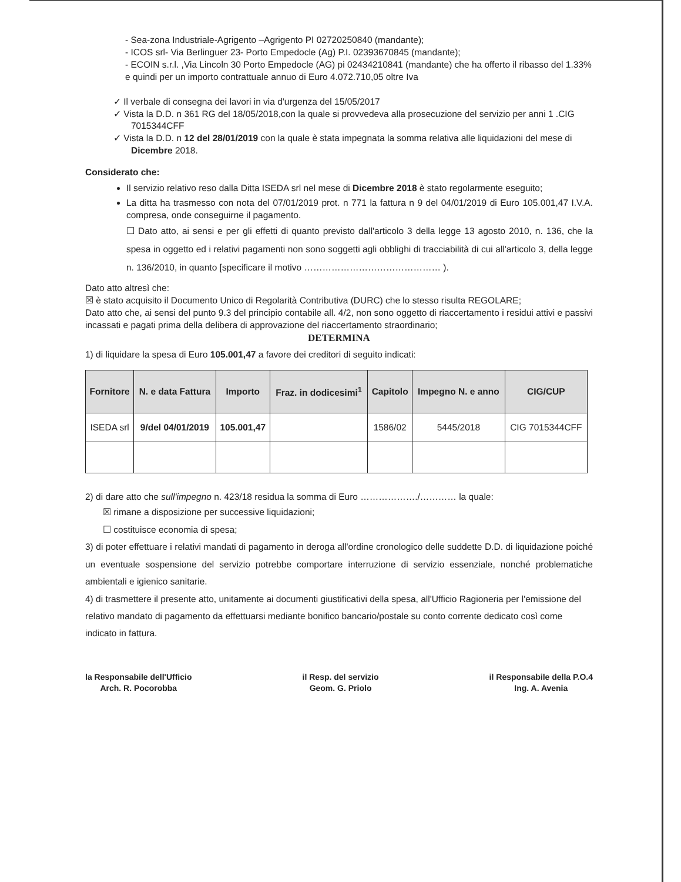- Sea-zona Industriale-Agrigento –Agrigento PI 02720250840 (mandante);
- ICOS srl- Via Berlinguer 23- Porto Empedocle (Ag) P.I. 02393670845 (mandante);
- ECOIN s.r.l. ,Via Lincoln 30 Porto Empedocle (AG) pi 02434210841 (mandante) che ha offerto il ribasso del 1.33% e quindi per un importo contrattuale annuo di Euro 4.072.710,05 oltre Iva
✓ Il verbale di consegna dei lavori in via d'urgenza del 15/05/2017
✓ Vista la D.D. n 361 RG del 18/05/2018,con la quale si provvedeva alla prosecuzione del servizio per anni 1 .CIG 7015344CFF
✓ Vista la D.D. n 12 del 28/01/2019 con la quale è stata impegnata la somma relativa alle liquidazioni del mese di Dicembre 2018.
Considerato che:
Il servizio relativo reso dalla Ditta ISEDA srl nel mese di Dicembre 2018 è stato regolarmente eseguito;
La ditta ha trasmesso con nota del 07/01/2019 prot. n 771 la fattura n 9 del 04/01/2019 di Euro 105.001,47 I.V.A. compresa, onde conseguirne il pagamento.
☐ Dato atto, ai sensi e per gli effetti di quanto previsto dall'articolo 3 della legge 13 agosto 2010, n. 136, che la spesa in oggetto ed i relativi pagamenti non sono soggetti agli obblighi di tracciabilità di cui all'articolo 3, della legge n. 136/2010, in quanto [specificare il motivo ……………………………………… ).
Dato atto altresì che:
☒ è stato acquisito il Documento Unico di Regolarità Contributiva (DURC) che lo stesso risulta REGOLARE;
Dato atto che, ai sensi del punto 9.3 del principio contabile all. 4/2, non sono oggetto di riaccertamento i residui attivi e passivi incassati e pagati prima della delibera di approvazione del riaccertamento straordinario;
DETERMINA
1) di liquidare la spesa di Euro 105.001,47 a favore dei creditori di seguito indicati:
| Fornitore | N. e data Fattura | Importo | Fraz. in dodicesimi<sup>1</sup> | Capitolo | Impegno N. e anno | CIG/CUP |
| --- | --- | --- | --- | --- | --- | --- |
| ISEDA srl | 9/del 04/01/2019 | 105.001,47 | | 1586/02 | 5445/2018 | CIG 7015344CFF |
2) di dare atto che sull'impegno n. 423/18 residua la somma di Euro ………………./………… la quale:
☒ rimane a disposizione per successive liquidazioni;
☐ costituisce economia di spesa;
3) di poter effettuare i relativi mandati di pagamento in deroga all'ordine cronologico delle suddette D.D. di liquidazione poiché un eventuale sospensione del servizio potrebbe comportare interruzione di servizio essenziale, nonché problematiche ambientali e igienico sanitarie.
4) di trasmettere il presente atto, unitamente ai documenti giustificativi della spesa, all'Ufficio Ragioneria per l'emissione del relativo mandato di pagamento da effettuarsi mediante bonifico bancario/postale su conto corrente dedicato così come indicato in fattura.
la Responsabile dell'Ufficio
Arch. R. Pocorobba
il Resp. del servizio
Geom. G. Priolo
il Responsabile della P.O.4
Ing. A. Avenia